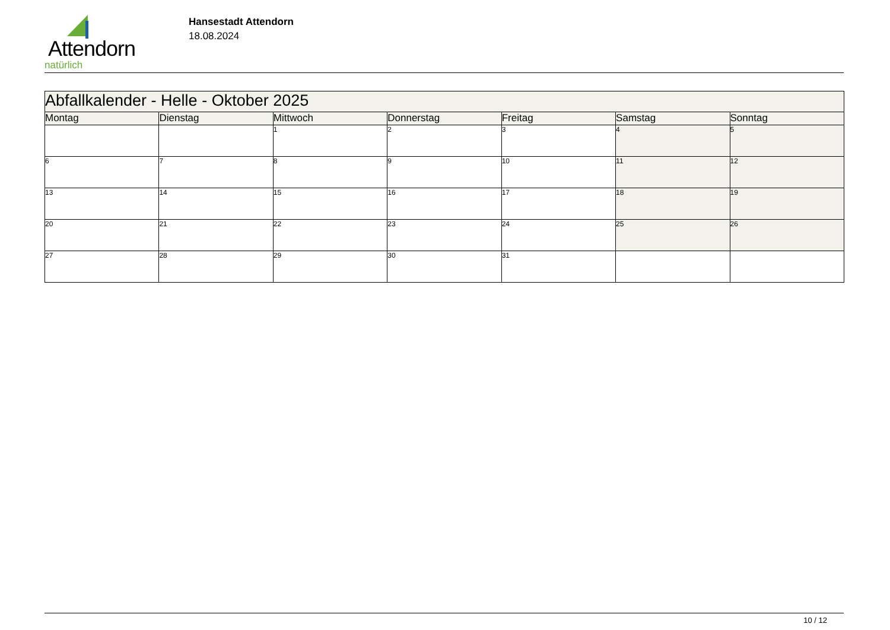Attendorn
natürlich
Hansestadt Attendorn
18.08.2024
| Abfallkalender - Helle - Oktober 2025 | | | | | | |
| Montag | Dienstag | Mittwoch | Donnerstag | Freitag | Samstag | Sonntag |
| | | 1 | 2 | 3 | 4 | 5 |
| 6 | 7 | 8 | 9 | 10 | 11 | 12 |
| 13 | 14 | 15 | 16 | 17 | 18 | 19 |
| 20 | 21 | 22 | 23 | 24 | 25 | 26 |
| 27 | 28 | 29 | 30 | 31 | | |
10 / 12